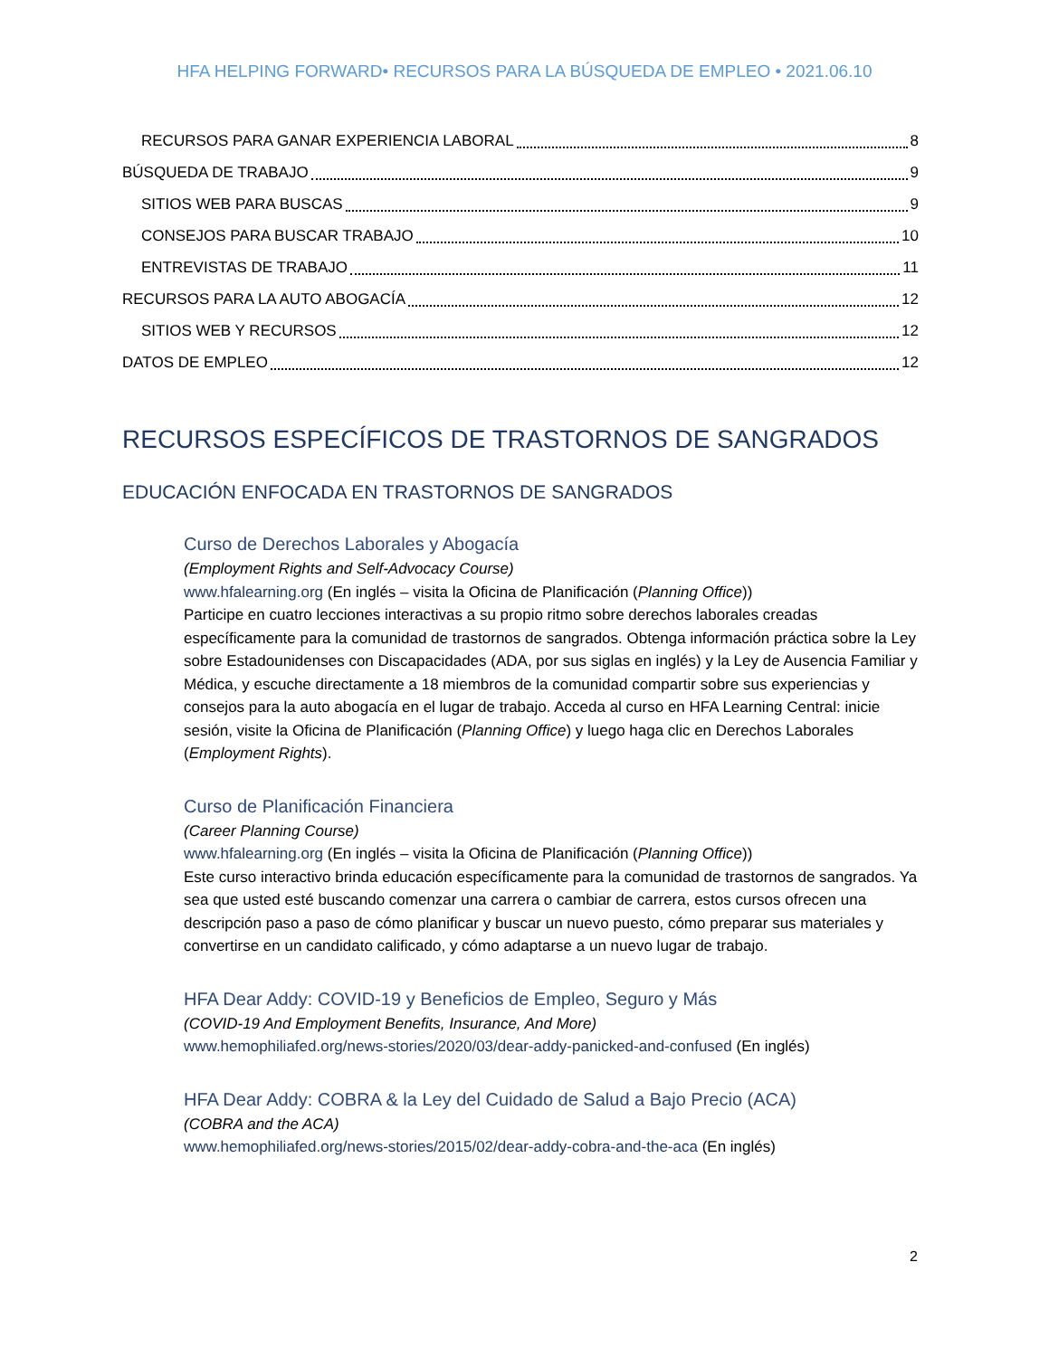HFA HELPING FORWARD• RECURSOS PARA LA BÚSQUEDA DE EMPLEO • 2021.06.10
RECURSOS PARA GANAR EXPERIENCIA LABORAL 8
BÚSQUEDA DE TRABAJO 9
SITIOS WEB PARA BUSCAS 9
CONSEJOS PARA BUSCAR TRABAJO 10
ENTREVISTAS DE TRABAJO 11
RECURSOS PARA LA AUTO ABOGACÍA 12
SITIOS WEB Y RECURSOS 12
DATOS DE EMPLEO 12
RECURSOS ESPECÍFICOS DE TRASTORNOS DE SANGRADOS
EDUCACIÓN ENFOCADA EN TRASTORNOS DE SANGRADOS
Curso de Derechos Laborales y Abogacía
(Employment Rights and Self-Advocacy Course)
www.hfalearning.org (En inglés – visita la Oficina de Planificación (Planning Office))
Participe en cuatro lecciones interactivas a su propio ritmo sobre derechos laborales creadas específicamente para la comunidad de trastornos de sangrados. Obtenga información práctica sobre la Ley sobre Estadounidenses con Discapacidades (ADA, por sus siglas en inglés) y la Ley de Ausencia Familiar y Médica, y escuche directamente a 18 miembros de la comunidad compartir sobre sus experiencias y consejos para la auto abogacía en el lugar de trabajo. Acceda al curso en HFA Learning Central: inicie sesión, visite la Oficina de Planificación (Planning Office) y luego haga clic en Derechos Laborales (Employment Rights).
Curso de Planificación Financiera
(Career Planning Course)
www.hfalearning.org (En inglés – visita la Oficina de Planificación (Planning Office))
Este curso interactivo brinda educación específicamente para la comunidad de trastornos de sangrados. Ya sea que usted esté buscando comenzar una carrera o cambiar de carrera, estos cursos ofrecen una descripción paso a paso de cómo planificar y buscar un nuevo puesto, cómo preparar sus materiales y convertirse en un candidato calificado, y cómo adaptarse a un nuevo lugar de trabajo.
HFA Dear Addy: COVID-19 y Beneficios de Empleo, Seguro y Más
(COVID-19 And Employment Benefits, Insurance, And More)
www.hemophiliafed.org/news-stories/2020/03/dear-addy-panicked-and-confused (En inglés)
HFA Dear Addy: COBRA & la Ley del Cuidado de Salud a Bajo Precio (ACA)
(COBRA and the ACA)
www.hemophiliafed.org/news-stories/2015/02/dear-addy-cobra-and-the-aca (En inglés)
2